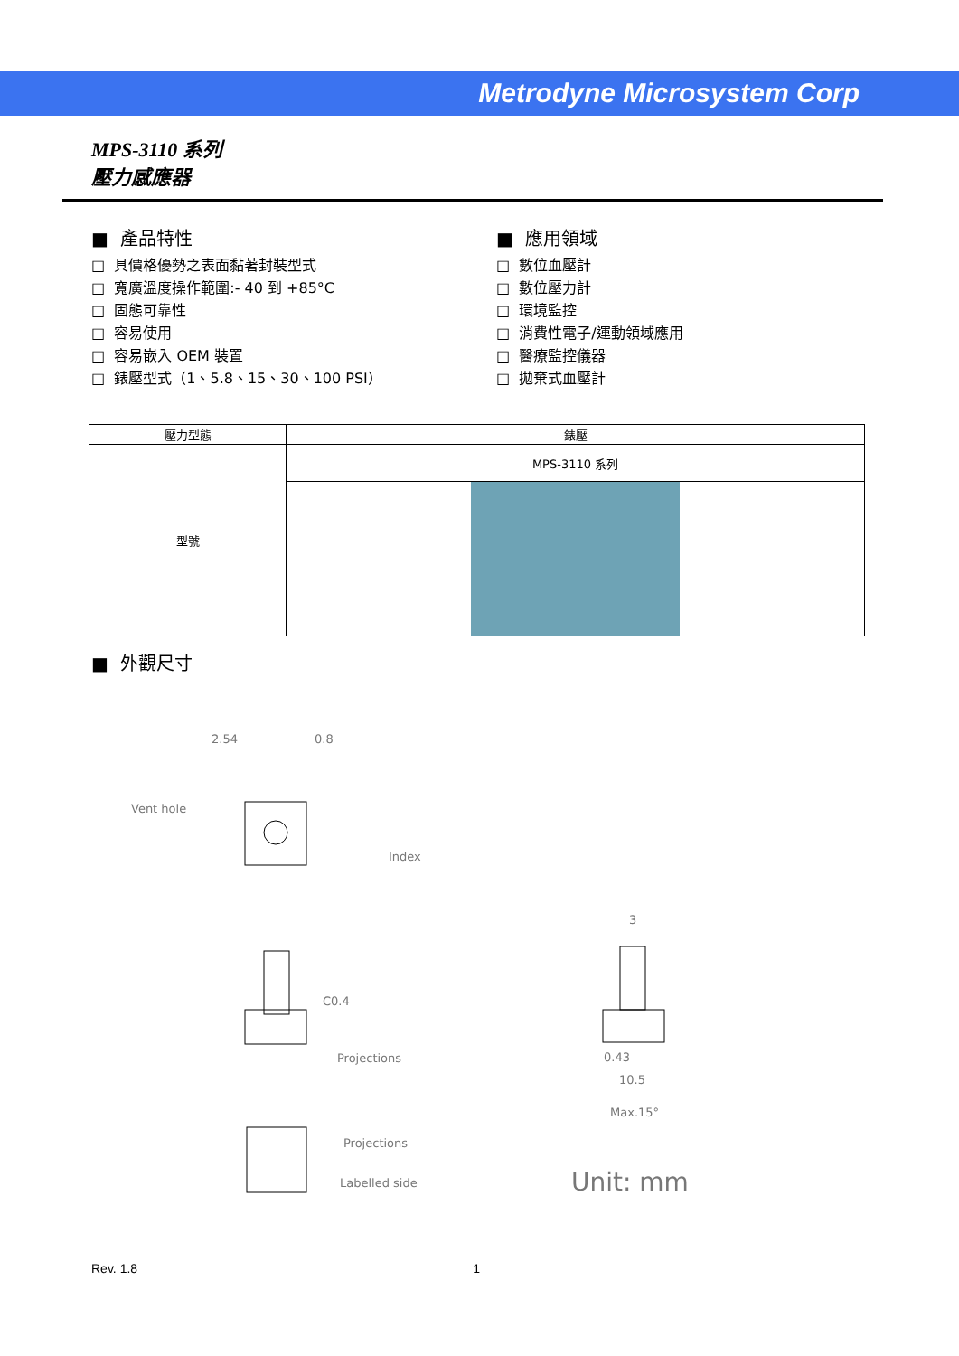Metrodyne Microsystem Corp
MPS-3110 系列
壓力感應器
■ 產品特性
□ 具價格優勢之表面黏著封裝型式
□ 寬廣溫度操作範圍:- 40 到 +85°C
□ 固態可靠性
□ 容易使用
□ 容易嵌入 OEM 裝置
□ 錶壓型式（1、5.8、15、30、100 PSI）
■ 應用領域
□ 數位血壓計
□ 數位壓力計
□ 環境監控
□ 消費性電子/運動領域應用
□ 醫療監控儀器
□ 拋棄式血壓計
| 壓力型態 | 錶壓 |
| 型號 | MPS-3110 系列 |
■ 外觀尺寸
2.54
0.8
Vent hole
Index
C0.4
Projections
Projections
Labelled side
3
0.43
10.5
Max.15°
Unit: mm
Rev. 1.8 1